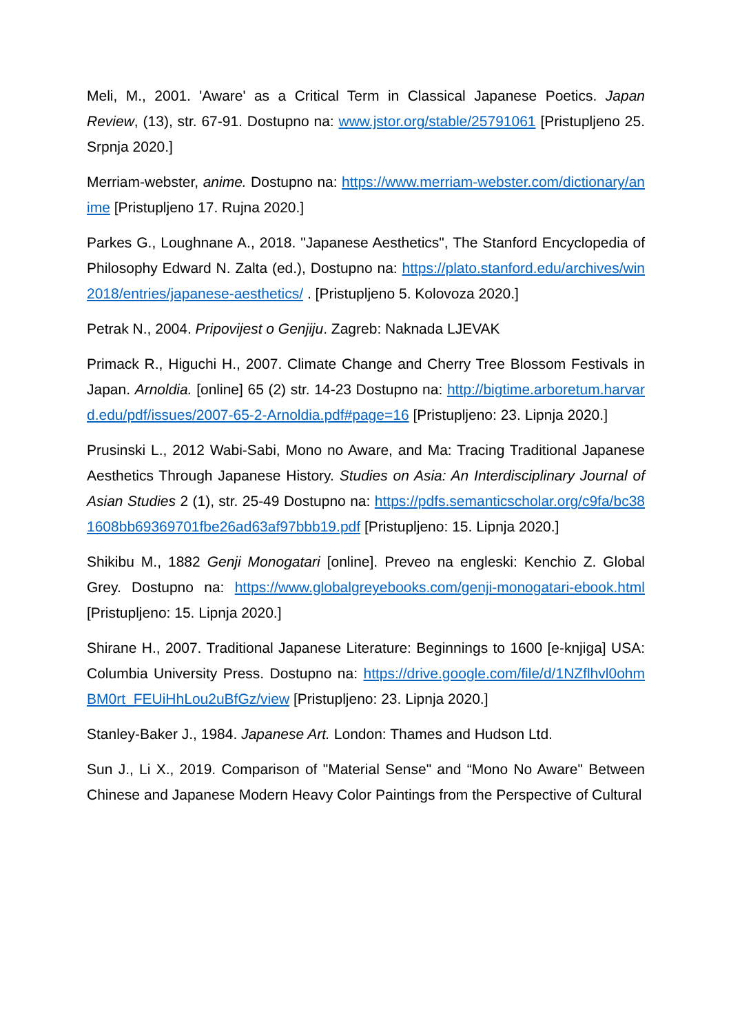Meli, M., 2001. 'Aware' as a Critical Term in Classical Japanese Poetics. Japan Review, (13), str. 67-91. Dostupno na: www.jstor.org/stable/25791061 [Pristupljeno 25. Srpnja 2020.]
Merriam-webster, anime. Dostupno na: https://www.merriam-webster.com/dictionary/anime [Pristupljeno 17. Rujna 2020.]
Parkes G., Loughnane A., 2018. "Japanese Aesthetics", The Stanford Encyclopedia of Philosophy Edward N. Zalta (ed.), Dostupno na: https://plato.stanford.edu/archives/win2018/entries/japanese-aesthetics/ . [Pristupljeno 5. Kolovoza 2020.]
Petrak N., 2004. Pripovijest o Genjiju. Zagreb: Naknada LJEVAK
Primack R., Higuchi H., 2007. Climate Change and Cherry Tree Blossom Festivals in Japan. Arnoldia. [online] 65 (2) str. 14-23 Dostupno na: http://bigtime.arboretum.harvard.edu/pdf/issues/2007-65-2-Arnoldia.pdf#page=16 [Pristupljeno: 23. Lipnja 2020.]
Prusinski L., 2012 Wabi-Sabi, Mono no Aware, and Ma: Tracing Traditional Japanese Aesthetics Through Japanese History. Studies on Asia: An Interdisciplinary Journal of Asian Studies 2 (1), str. 25-49 Dostupno na: https://pdfs.semanticscholar.org/c9fa/bc381608bb69369701fbe26ad63af97bbb19.pdf [Pristupljeno: 15. Lipnja 2020.]
Shikibu M., 1882 Genji Monogatari [online]. Preveo na engleski: Kenchio Z. Global Grey. Dostupno na: https://www.globalgreyebooks.com/genji-monogatari-ebook.html [Pristupljeno: 15. Lipnja 2020.]
Shirane H., 2007. Traditional Japanese Literature: Beginnings to 1600 [e-knjiga] USA: Columbia University Press. Dostupno na: https://drive.google.com/file/d/1NZflhvl0ohmBM0rt_FEUiHhLou2uBfGz/view [Pristupljeno: 23. Lipnja 2020.]
Stanley-Baker J., 1984. Japanese Art. London: Thames and Hudson Ltd.
Sun J., Li X., 2019. Comparison of "Material Sense" and “Mono No Aware" Between Chinese and Japanese Modern Heavy Color Paintings from the Perspective of Cultural